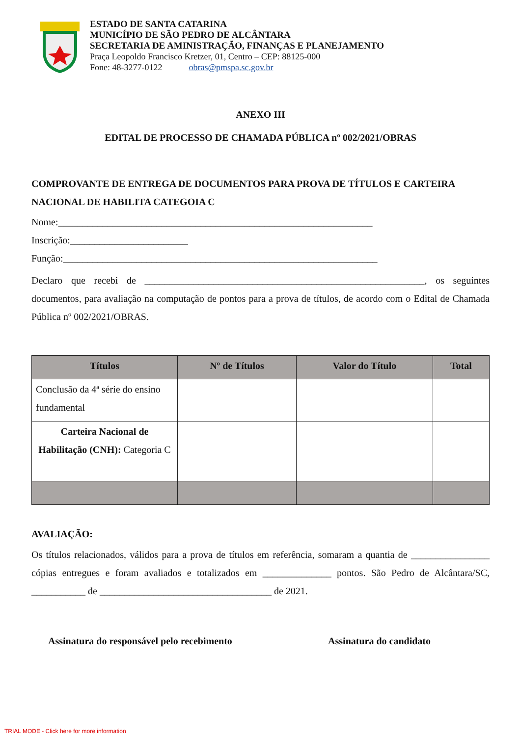ESTADO DE SANTA CATARINA
MUNICÍPIO DE SÃO PEDRO DE ALCÂNTARA
SECRETARIA DE AMINISTRAÇÃO, FINANÇAS E PLANEJAMENTO
Praça Leopoldo Francisco Kretzer, 01, Centro – CEP: 88125-000
Fone: 48-3277-0122 obras@pmspa.sc.gov.br
ANEXO III
EDITAL DE PROCESSO DE CHAMADA PÚBLICA nº 002/2021/OBRAS
COMPROVANTE DE ENTREGA DE DOCUMENTOS PARA PROVA DE TÍTULOS E CARTEIRA NACIONAL DE HABILITA CATEGOIA C
Nome:________________________________________________________________
Inscrição:________________________
Função:________________________________________________________________
Declaro que recebi de _________________________________________________________, os seguintes documentos, para avaliação na computação de pontos para a prova de títulos, de acordo com o Edital de Chamada Pública nº 002/2021/OBRAS.
| Títulos | Nº de Títulos | Valor do Título | Total |
| --- | --- | --- | --- |
| Conclusão da 4ª série do ensino fundamental | | | |
| Carteira Nacional de Habilitação (CNH): Categoria C | | | |
AVALIAÇÃO:
Os títulos relacionados, válidos para a prova de títulos em referência, somaram a quantia de ________________ cópias entregues e foram avaliados e totalizados em ______________ pontos. São Pedro de Alcântara/SC, ___________ de ___________________________________ de 2021.
Assinatura do responsável pelo recebimento Assinatura do candidato
TRIAL MODE - Click here for more information